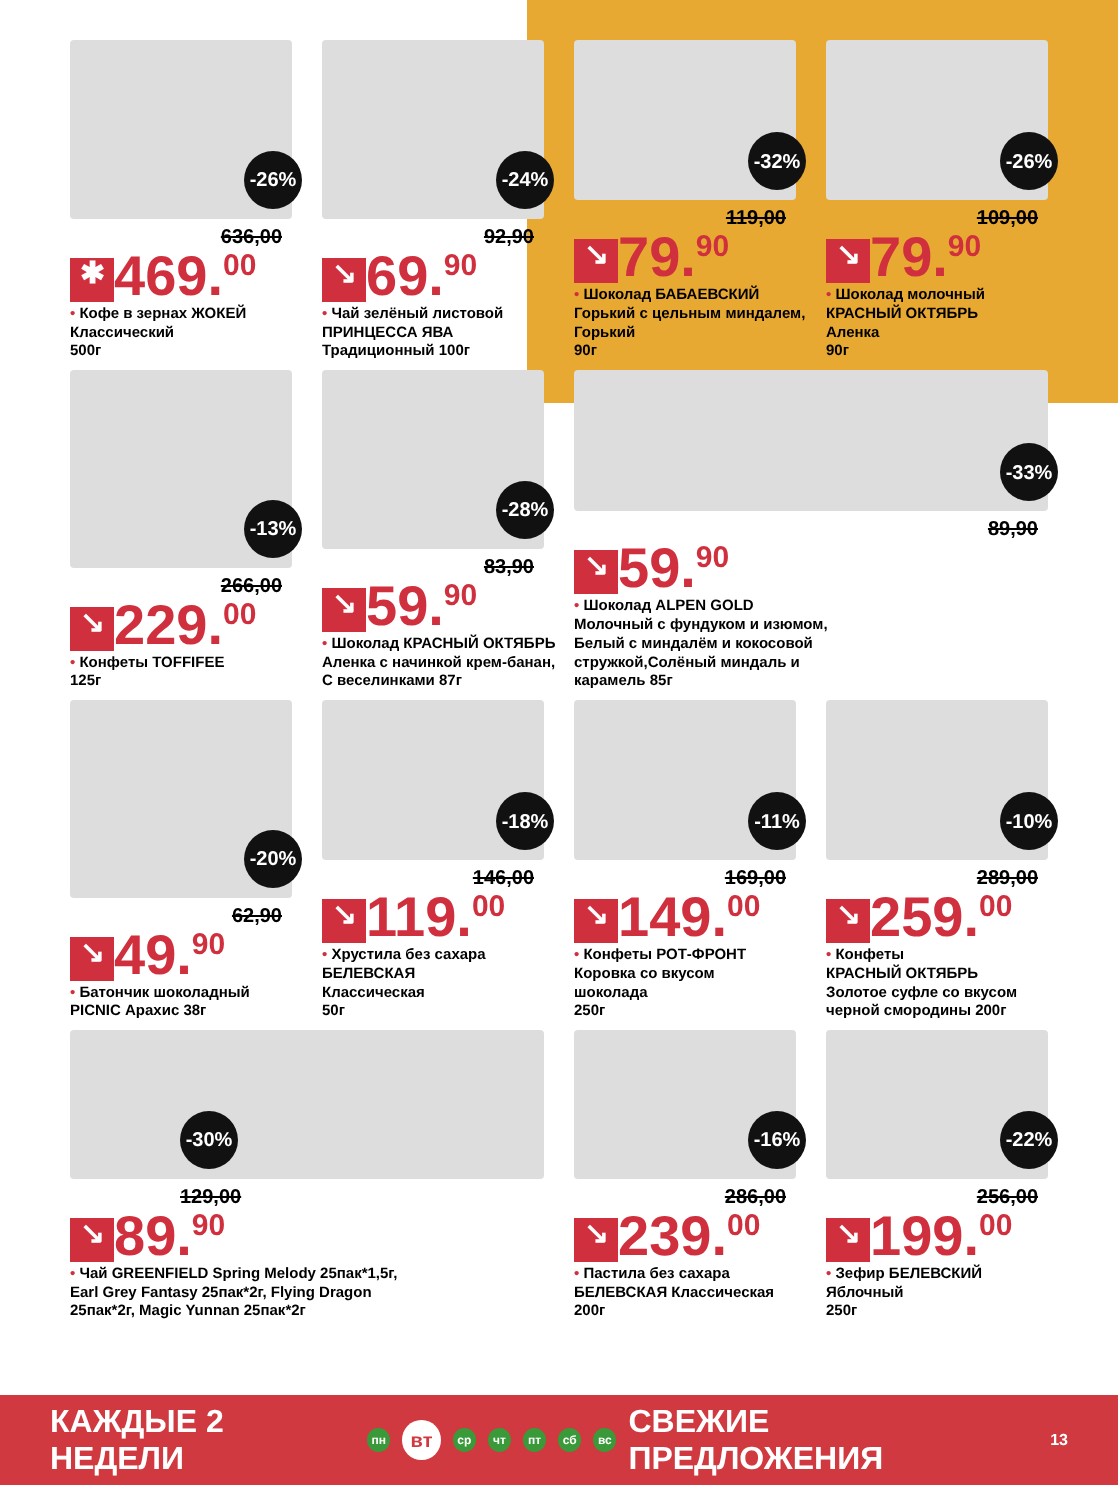-26%
636,00
✱ 469.<sup>00</sup>
• Кофе в зернах ЖОКЕЙ
Классический
500г
-24%
92,90
↘ 69.<sup>90</sup>
• Чай зелёный листовой
ПРИНЦЕССА ЯВА
Традиционный 100г
-32%
119,00
↘ 79.<sup>90</sup>
• Шоколад БАБАЕВСКИЙ
Горький с цельным миндалем,
Горький
90г
-26%
109,00
↘ 79.<sup>90</sup>
• Шоколад молочный
КРАСНЫЙ ОКТЯБРЬ
Аленка
90г
-13%
266,00
↘ 229.<sup>00</sup>
• Конфеты TOFFIFEE
125г
-28%
83,90
↘ 59.<sup>90</sup>
• Шоколад КРАСНЫЙ ОКТЯБРЬ
Аленка с начинкой крем-банан,
С веселинками 87г
-33%
89,90
↘ 59.<sup>90</sup>
• Шоколад ALPEN GOLD
Молочный с фундуком и изюмом,
Белый с миндалём и кокосовой
стружкой,Солёный миндаль и
карамель 85г
-20%
62,90
↘ 49.<sup>90</sup>
• Батончик шоколадный
PICNIC Арахис 38г
-18%
146,00
↘ 119.<sup>00</sup>
• Хрустила без сахара
БЕЛЕВСКАЯ
Классическая
50г
-11%
169,00
↘ 149.<sup>00</sup>
• Конфеты РОТ-ФРОНТ
Коровка со вкусом
шоколада
250г
-10%
289,00
↘ 259.<sup>00</sup>
• Конфеты
КРАСНЫЙ ОКТЯБРЬ
Золотое суфле со вкусом
черной смородины 200г
-30%
129,00
↘ 89.<sup>90</sup>
• Чай GREENFIELD Spring Melody 25пак*1,5г,
Earl Grey Fantasy 25пак*2г, Flying Dragon
25пак*2г, Magic Yunnan 25пак*2г
-16%
286,00
↘ 239.<sup>00</sup>
• Пастила без сахара
БЕЛЕВСКАЯ Классическая
200г
-22%
256,00
↘ 199.<sup>00</sup>
• Зефир БЕЛЕВСКИЙ
Яблочный
250г
КАЖДЫЕ 2 НЕДЕЛИ пн вт ср чт пт сб вс СВЕЖИЕ ПРЕДЛОЖЕНИЯ 13